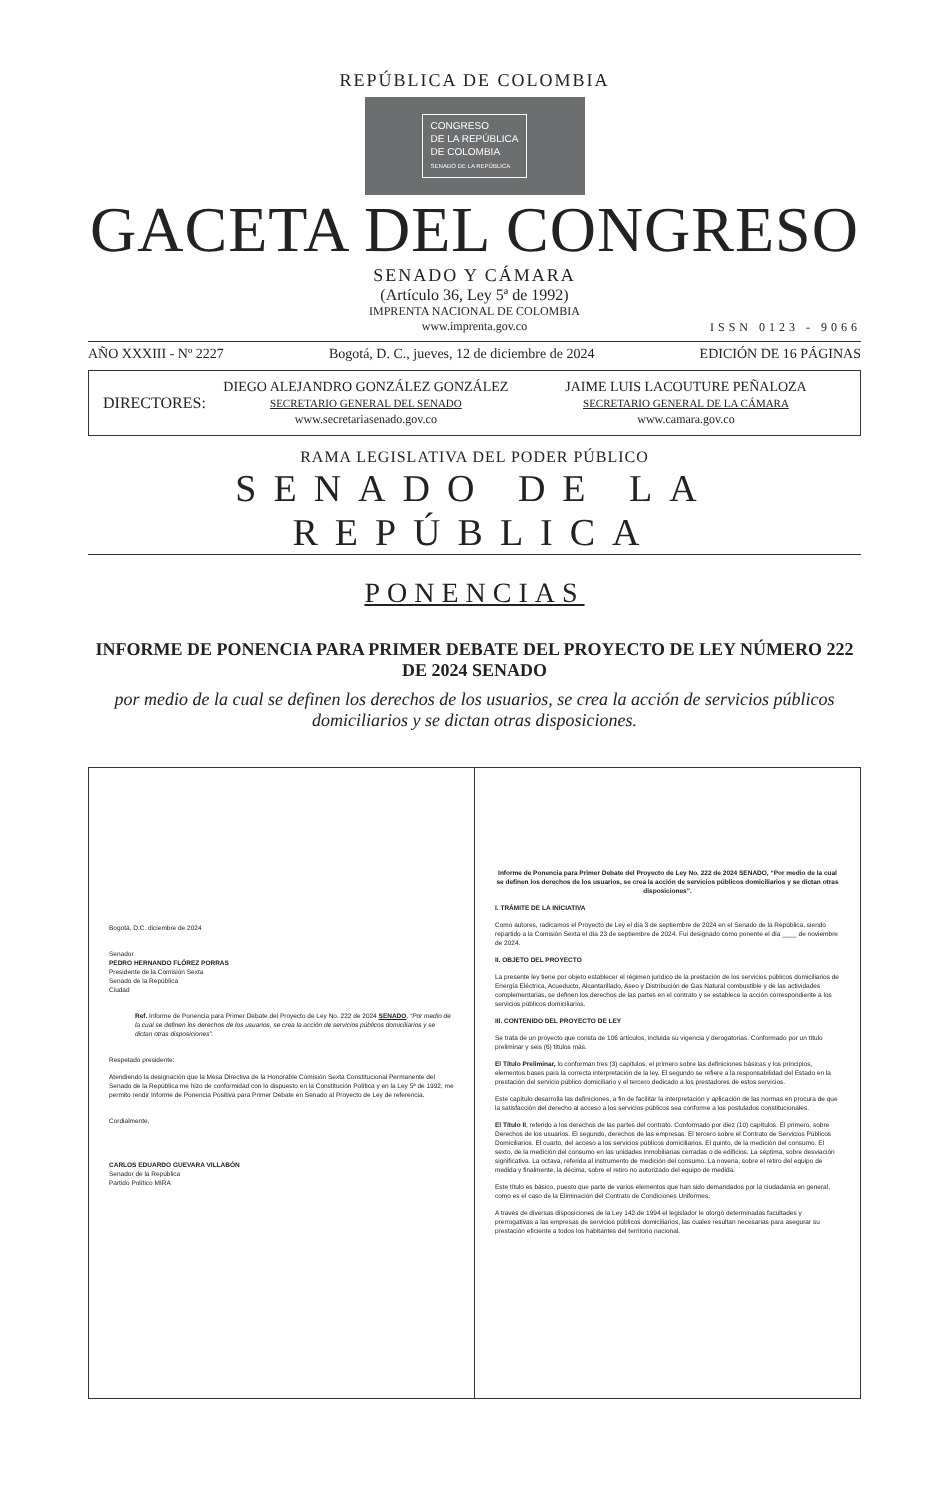REPÚBLICA DE COLOMBIA
CONGRESO
DE LA REPÚBLICA
DE COLOMBIA
SENADO DE LA REPÚBLICA
GACETA DEL CONGRESO
SENADO Y CÁMARA
(Artículo 36, Ley 5ª de 1992)
IMPRENTA NACIONAL DE COLOMBIA
www.imprenta.gov.co
ISSN 0123 - 9066
AÑO XXXIII - Nº 2227 Bogotá, D. C., jueves, 12 de diciembre de 2024 EDICIÓN DE 16 PÁGINAS
DIRECTORES:
DIEGO ALEJANDRO GONZÁLEZ GONZÁLEZ
SECRETARIO GENERAL DEL SENADO
www.secretariasenado.gov.co
JAIME LUIS LACOUTURE PEÑALOZA
SECRETARIO GENERAL DE LA CÁMARA
www.camara.gov.co
RAMA LEGISLATIVA DEL PODER PÚBLICO
SENADO DE LA REPÚBLICA
PONENCIAS
INFORME DE PONENCIA PARA PRIMER DEBATE DEL PROYECTO DE LEY NÚMERO 222 DE 2024 SENADO
por medio de la cual se definen los derechos de los usuarios, se crea la acción de servicios públicos domiciliarios y se dictan otras disposiciones.
Bogotá, D.C. diciembre de 2024
Senador
PEDRO HERNANDO FLÓREZ PORRAS
Presidente de la Comisión Sexta
Senado de la República
Ciudad
Ref. Informe de Ponencia para Primer Debate del Proyecto de Ley No. 222 de 2024 SENADO, “Por medio de la cual se definen los derechos de los usuarios, se crea la acción de servicios públicos domiciliarios y se dictan otras disposiciones”.
Respetado presidente:
Atendiendo la designación que la Mesa Directiva de la Honorable Comisión Sexta Constitucional Permanente del Senado de la República me hizo de conformidad con lo dispuesto en la Constitución Política y en la Ley 5ª de 1992, me permito rendir Informe de Ponencia Positiva para Primer Debate en Senado al Proyecto de Ley de referencia.
Cordialmente,
CARLOS EDUARDO GUEVARA VILLABÓN
Senador de la República
Partido Político MIRA
Informe de Ponencia para Primer Debate del Proyecto de Ley No. 222 de 2024 SENADO, “Por medio de la cual se definen los derechos de los usuarios, se crea la acción de servicios públicos domiciliarios y se dictan otras disposiciones”.
I. TRÁMITE DE LA INICIATIVA
Como autores, radicamos el Proyecto de Ley el día 3 de septiembre de 2024 en el Senado de la República, siendo repartido a la Comisión Sexta el día 23 de septiembre de 2024. Fui designado como ponente el día ____ de noviembre de 2024.
II. OBJETO DEL PROYECTO
La presente ley tiene por objeto establecer el régimen jurídico de la prestación de los servicios públicos domiciliarios de Energía Eléctrica, Acueducto, Alcantarillado, Aseo y Distribución de Gas Natural combustible y de las actividades complementarias, se definen los derechos de las partes en el contrato y se establece la acción correspondiente a los servicios públicos domiciliarios.
III. CONTENIDO DEL PROYECTO DE LEY
Se trata de un proyecto que consta de 106 artículos, incluida su vigencia y derogatorias. Conformado por un título preliminar y seis (6) títulos más.
El Título Preliminar, lo conforman tres (3) capítulos, el primero sobre las definiciones básicas y los principios, elementos bases para la correcta interpretación de la ley. El segundo se refiere a la responsabilidad del Estado en la prestación del servicio público domiciliario y el tercero dedicado a los prestadores de estos servicios.
Este capítulo desarrolla las definiciones, a fin de facilitar la interpretación y aplicación de las normas en procura de que la satisfacción del derecho al acceso a los servicios públicos sea conforme a los postulados constitucionales.
El Título II, referido a los derechos de las partes del contrato. Conformado por diez (10) capítulos. El primero, sobre Derechos de los usuarios. El segundo, derechos de las empresas. El tercero sobre el Contrato de Servicios Públicos Domiciliarios. El cuarto, del acceso a los servicios públicos domiciliarios. El quinto, de la medición del consumo. El sexto, de la medición del consumo en las unidades inmobiliarias cerradas o de edificios. La séptima, sobre desviación significativa. La octava, referida al instrumento de medición del consumo. La novena, sobre el retiro del equipo de medida y finalmente, la décima, sobre el retiro no autorizado del equipo de medida.
Este título es básico, puesto que parte de varios elementos que han sido demandados por la ciudadanía en general, como es el caso de la Eliminación del Contrato de Condiciones Uniformes.
A través de diversas disposiciones de la Ley 142 de 1994 el legislador le otorgó determinadas facultades y prerrogativas a las empresas de servicios públicos domiciliarios, las cuales resultan necesarias para asegurar su prestación eficiente a todos los habitantes del territorio nacional.